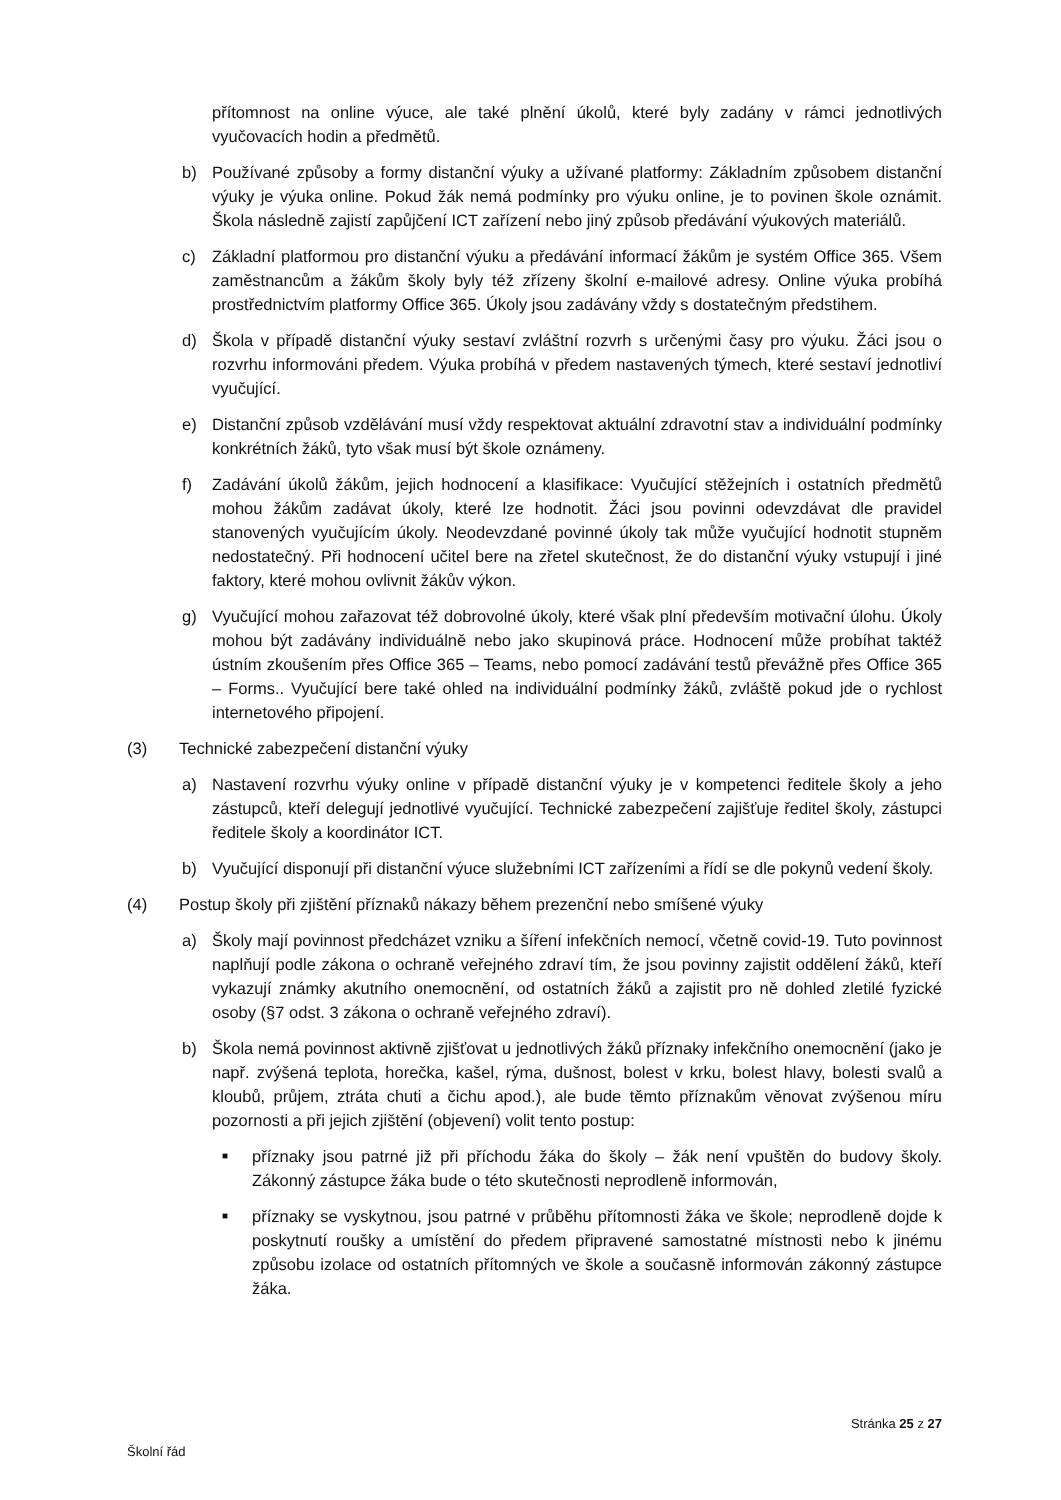přítomnost na online výuce, ale také plnění úkolů, které byly zadány v rámci jednotlivých vyučovacích hodin a předmětů.
b) Používané způsoby a formy distanční výuky a užívané platformy: Základním způsobem distanční výuky je výuka online. Pokud žák nemá podmínky pro výuku online, je to povinen škole oznámit. Škola následně zajistí zapůjčení ICT zařízení nebo jiný způsob předávání výukových materiálů.
c) Základní platformou pro distanční výuku a předávání informací žákům je systém Office 365. Všem zaměstnancům a žákům školy byly též zřízeny školní e-mailové adresy. Online výuka probíhá prostřednictvím platformy Office 365. Úkoly jsou zadávány vždy s dostatečným předstihem.
d) Škola v případě distanční výuky sestaví zvláštní rozvrh s určenými časy pro výuku. Žáci jsou o rozvrhu informováni předem. Výuka probíhá v předem nastavených týmech, které sestaví jednotliví vyučující.
e) Distanční způsob vzdělávání musí vždy respektovat aktuální zdravotní stav a individuální podmínky konkrétních žáků, tyto však musí být škole oznámeny.
f) Zadávání úkolů žákům, jejich hodnocení a klasifikace: Vyučující stěžejních i ostatních předmětů mohou žákům zadávat úkoly, které lze hodnotit. Žáci jsou povinni odevzdávat dle pravidel stanovených vyučujícím úkoly. Neodevzdané povinné úkoly tak může vyučující hodnotit stupněm nedostatečný. Při hodnocení učitel bere na zřetel skutečnost, že do distanční výuky vstupují i jiné faktory, které mohou ovlivnit žákův výkon.
g) Vyučující mohou zařazovat též dobrovolné úkoly, které však plní především motivační úlohu. Úkoly mohou být zadávány individuálně nebo jako skupinová práce. Hodnocení může probíhat taktéž ústním zkoušením přes Office 365 – Teams, nebo pomocí zadávání testů převážně přes Office 365 – Forms.. Vyučující bere také ohled na individuální podmínky žáků, zvláště pokud jde o rychlost internetového připojení.
(3) Technické zabezpečení distanční výuky
a) Nastavení rozvrhu výuky online v případě distanční výuky je v kompetenci ředitele školy a jeho zástupců, kteří delegují jednotlivé vyučující. Technické zabezpečení zajišťuje ředitel školy, zástupci ředitele školy a koordinátor ICT.
b) Vyučující disponují při distanční výuce služebními ICT zařízeními a řídí se dle pokynů vedení školy.
(4) Postup školy při zjištění příznaků nákazy během prezenční nebo smíšené výuky
a) Školy mají povinnost předcházet vzniku a šíření infekčních nemocí, včetně covid-19. Tuto povinnost naplňují podle zákona o ochraně veřejného zdraví tím, že jsou povinny zajistit oddělení žáků, kteří vykazují známky akutního onemocnění, od ostatních žáků a zajistit pro ně dohled zletilé fyzické osoby (§7 odst. 3 zákona o ochraně veřejného zdraví).
b) Škola nemá povinnost aktivně zjišťovat u jednotlivých žáků příznaky infekčního onemocnění (jako je např. zvýšená teplota, horečka, kašel, rýma, dušnost, bolest v krku, bolest hlavy, bolesti svalů a kloubů, průjem, ztráta chuti a čichu apod.), ale bude těmto příznakům věnovat zvýšenou míru pozornosti a při jejich zjištění (objevení) volit tento postup:
■ příznaky jsou patrné již při příchodu žáka do školy – žák není vpuštěn do budovy školy. Zákonný zástupce žáka bude o této skutečnosti neprodleně informován,
■ příznaky se vyskytnou, jsou patrné v průběhu přítomnosti žáka ve škole; neprodleně dojde k poskytnutí roušky a umístění do předem připravené samostatné místnosti nebo k jinému způsobu izolace od ostatních přítomných ve škole a současně informován zákonný zástupce žáka.
Stránka 25 z 27
Školní řád